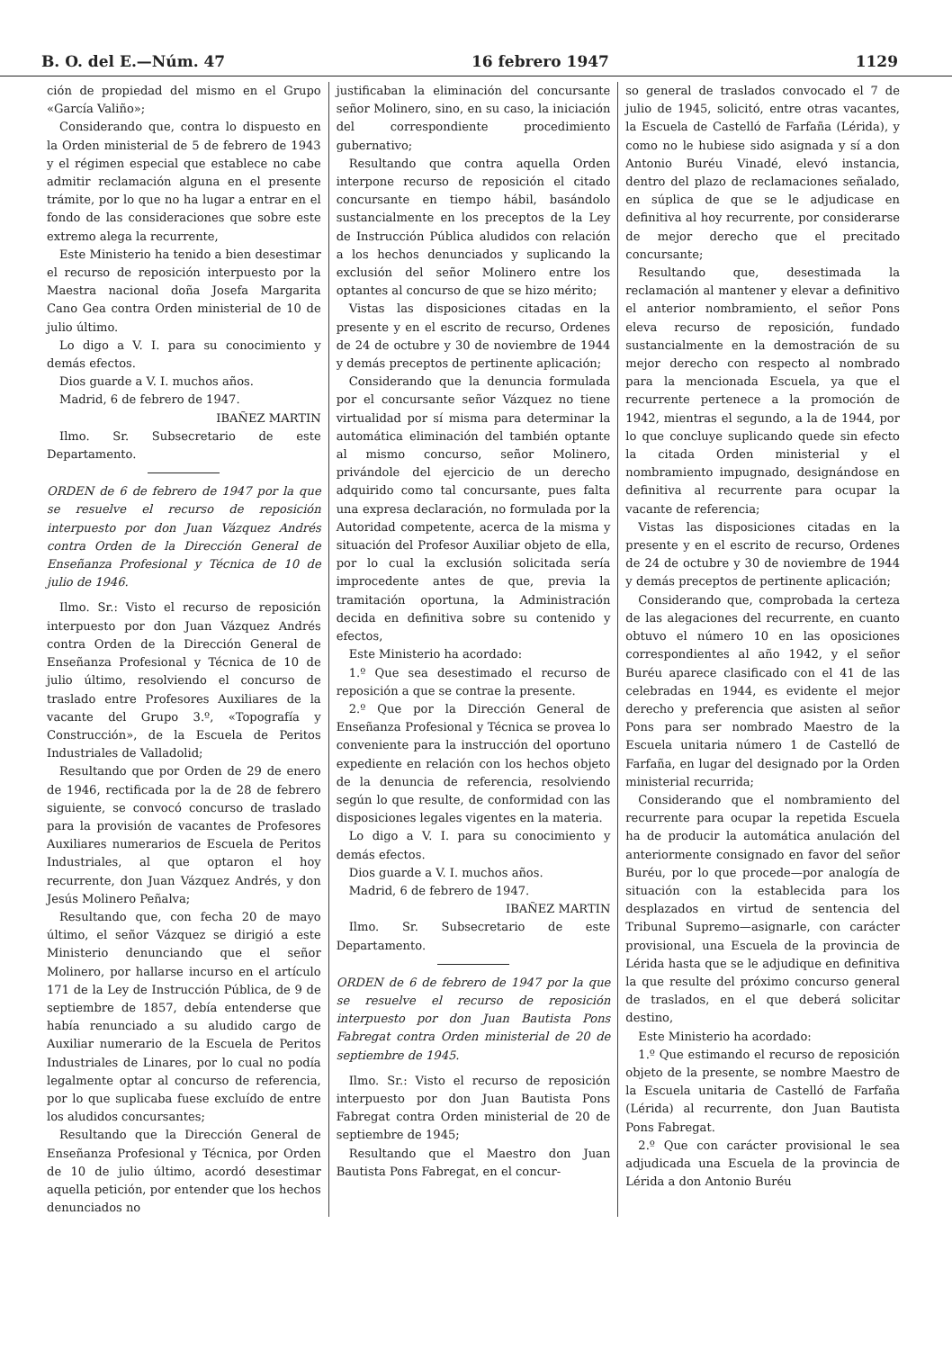B. O. del E.—Núm. 47 16 febrero 1947 1129
ción de propiedad del mismo en el Grupo «García Valiño»;
Considerando que, contra lo dispuesto en la Orden ministerial de 5 de febrero de 1943 y el régimen especial que establece no cabe admitir reclamación alguna en el presente trámite, por lo que no ha lugar a entrar en el fondo de las consideraciones que sobre este extremo alega la recurrente,
Este Ministerio ha tenido a bien desestimar el recurso de reposición interpuesto por la Maestra nacional doña Josefa Margarita Cano Gea contra Orden ministerial de 10 de julio último.
Lo digo a V. I. para su conocimiento y demás efectos.
Dios guarde a V. I. muchos años.
Madrid, 6 de febrero de 1947.
IBAÑEZ MARTIN
Ilmo. Sr. Subsecretario de este Departamento.
ORDEN de 6 de febrero de 1947 por la que se resuelve el recurso de reposición interpuesto por don Juan Vázquez Andrés contra Orden de la Dirección General de Enseñanza Profesional y Técnica de 10 de julio de 1946.
Ilmo. Sr.: Visto el recurso de reposición interpuesto por don Juan Vázquez Andrés contra Orden de la Dirección General de Enseñanza Profesional y Técnica de 10 de julio último, resolviendo el concurso de traslado entre Profesores Auxiliares de la vacante del Grupo 3.º, «Topografía y Construcción», de la Escuela de Peritos Industriales de Valladolid;
Resultando que por Orden de 29 de enero de 1946, rectificada por la de 28 de febrero siguiente, se convocó concurso de traslado para la provisión de vacantes de Profesores Auxiliares numerarios de Escuela de Peritos Industriales, al que optaron el hoy recurrente, don Juan Vázquez Andrés, y don Jesús Molinero Peñalva;
Resultando que, con fecha 20 de mayo último, el señor Vázquez se dirigió a este Ministerio denunciando que el señor Molinero, por hallarse incurso en el artículo 171 de la Ley de Instrucción Pública, de 9 de septiembre de 1857, debía entenderse que había renunciado a su aludido cargo de Auxiliar numerario de la Escuela de Peritos Industriales de Linares, por lo cual no podía legalmente optar al concurso de referencia, por lo que suplicaba fuese excluído de entre los aludidos concursantes;
Resultando que la Dirección General de Enseñanza Profesional y Técnica, por Orden de 10 de julio último, acordó desestimar aquella petición, por entender que los hechos denunciados no
justificaban la eliminación del concursante señor Molinero, sino, en su caso, la iniciación del correspondiente procedimiento gubernativo;
Resultando que contra aquella Orden interpone recurso de reposición el citado concursante en tiempo hábil, basándolo sustancialmente en los preceptos de la Ley de Instrucción Pública aludidos con relación a los hechos denunciados y suplicando la exclusión del señor Molinero entre los optantes al concurso de que se hizo mérito;
Vistas las disposiciones citadas en la presente y en el escrito de recurso, Ordenes de 24 de octubre y 30 de noviembre de 1944 y demás preceptos de pertinente aplicación;
Considerando que la denuncia formulada por el concursante señor Vázquez no tiene virtualidad por sí misma para determinar la automática eliminación del también optante al mismo concurso, señor Molinero, privándole del ejercicio de un derecho adquirido como tal concursante, pues falta una expresa declaración, no formulada por la Autoridad competente, acerca de la misma y situación del Profesor Auxiliar objeto de ella, por lo cual la exclusión solicitada sería improcedente antes de que, previa la tramitación oportuna, la Administración decida en definitiva sobre su contenido y efectos,
Este Ministerio ha acordado:
1.º Que sea desestimado el recurso de reposición a que se contrae la presente.
2.º Que por la Dirección General de Enseñanza Profesional y Técnica se provea lo conveniente para la instrucción del oportuno expediente en relación con los hechos objeto de la denuncia de referencia, resolviendo según lo que resulte, de conformidad con las disposiciones legales vigentes en la materia.
Lo digo a V. I. para su conocimiento y demás efectos.
Dios guarde a V. I. muchos años.
Madrid, 6 de febrero de 1947.
IBAÑEZ MARTIN
Ilmo. Sr. Subsecretario de este Departamento.
ORDEN de 6 de febrero de 1947 por la que se resuelve el recurso de reposición interpuesto por don Juan Bautista Pons Fabregat contra Orden ministerial de 20 de septiembre de 1945.
Ilmo. Sr.: Visto el recurso de reposición interpuesto por don Juan Bautista Pons Fabregat contra Orden ministerial de 20 de septiembre de 1945;
Resultando que el Maestro don Juan Bautista Pons Fabregat, en el concur-
so general de traslados convocado el 7 de julio de 1945, solicitó, entre otras vacantes, la Escuela de Castelló de Farfaña (Lérida), y como no le hubiese sido asignada y sí a don Antonio Buréu Vinadé, elevó instancia, dentro del plazo de reclamaciones señalado, en súplica de que se le adjudicase en definitiva al hoy recurrente, por considerarse de mejor derecho que el precitado concursante;
Resultando que, desestimada la reclamación al mantener y elevar a definitivo el anterior nombramiento, el señor Pons eleva recurso de reposición, fundado sustancialmente en la demostración de su mejor derecho con respecto al nombrado para la mencionada Escuela, ya que el recurrente pertenece a la promoción de 1942, mientras el segundo, a la de 1944, por lo que concluye suplicando quede sin efecto la citada Orden ministerial y el nombramiento impugnado, designándose en definitiva al recurrente para ocupar la vacante de referencia;
Vistas las disposiciones citadas en la presente y en el escrito de recurso, Ordenes de 24 de octubre y 30 de noviembre de 1944 y demás preceptos de pertinente aplicación;
Considerando que, comprobada la certeza de las alegaciones del recurrente, en cuanto obtuvo el número 10 en las oposiciones correspondientes al año 1942, y el señor Buréu aparece clasificado con el 41 de las celebradas en 1944, es evidente el mejor derecho y preferencia que asisten al señor Pons para ser nombrado Maestro de la Escuela unitaria número 1 de Castelló de Farfaña, en lugar del designado por la Orden ministerial recurrida;
Considerando que el nombramiento del recurrente para ocupar la repetida Escuela ha de producir la automática anulación del anteriormente consignado en favor del señor Buréu, por lo que procede—por analogía de situación con la establecida para los desplazados en virtud de sentencia del Tribunal Supremo—asignarle, con carácter provisional, una Escuela de la provincia de Lérida hasta que se le adjudique en definitiva la que resulte del próximo concurso general de traslados, en el que deberá solicitar destino,
Este Ministerio ha acordado:
1.º Que estimando el recurso de reposición objeto de la presente, se nombre Maestro de la Escuela unitaria de Castelló de Farfaña (Lérida) al recurrente, don Juan Bautista Pons Fabregat.
2.º Que con carácter provisional le sea adjudicada una Escuela de la provincia de Lérida a don Antonio Buréu